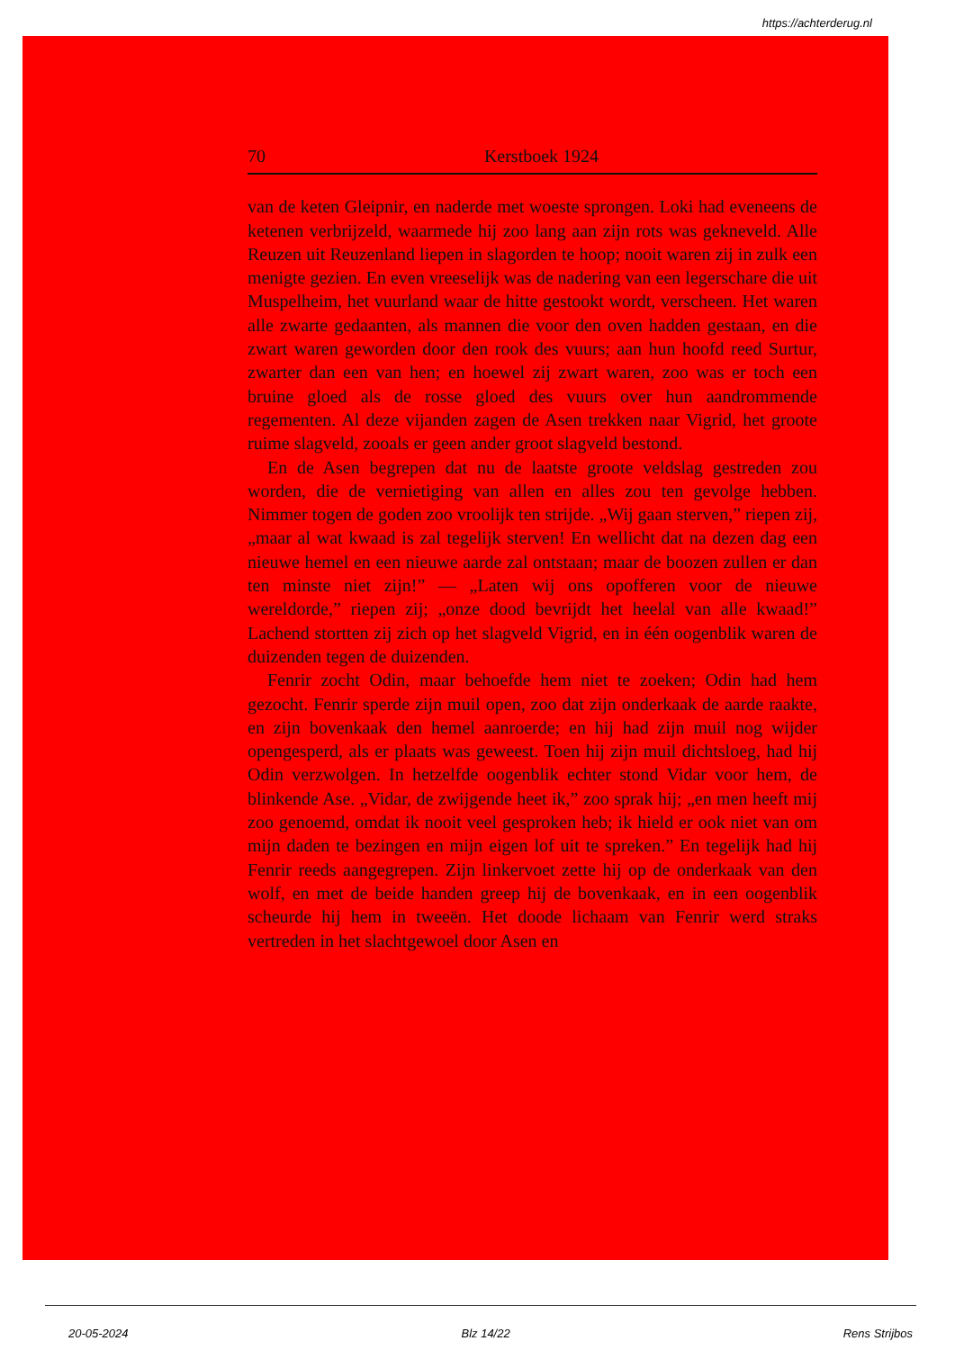https://achterderug.nl
70 Kerstboek 1924
van de keten Gleipnir, en naderde met woeste sprongen. Loki had eveneens de ketenen verbrijzeld, waarmede hij zoo lang aan zijn rots was gekneveld. Alle Reuzen uit Reuzenland liepen in slagorden te hoop; nooit waren zij in zulk een menigte gezien. En even vreeselijk was de nadering van een legerschare die uit Muspelheim, het vuurland waar de hitte gestookt wordt, verscheen. Het waren alle zwarte gedaanten, als mannen die voor den oven hadden gestaan, en die zwart waren geworden door den rook des vuurs; aan hun hoofd reed Surtur, zwarter dan een van hen; en hoewel zij zwart waren, zoo was er toch een bruine gloed als de rosse gloed des vuurs over hun aandrommende regementen. Al deze vijanden zagen de Asen trekken naar Vigrid, het groote ruime slagveld, zooals er geen ander groot slagveld bestond.
En de Asen begrepen dat nu de laatste groote veldslag gestreden zou worden, die de vernietiging van allen en alles zou ten gevolge hebben. Nimmer togen de goden zoo vroolijk ten strijde. „Wij gaan sterven,” riepen zij, „maar al wat kwaad is zal tegelijk sterven! En wellicht dat na dezen dag een nieuwe hemel en een nieuwe aarde zal ontstaan; maar de boozen zullen er dan ten minste niet zijn!” — „Laten wij ons opofferen voor de nieuwe wereldorde,” riepen zij; „onze dood bevrijdt het heelal van alle kwaad!” Lachend stortten zij zich op het slagveld Vigrid, en in één oogenblik waren de duizenden tegen de duizenden.
Fenrir zocht Odin, maar behoefde hem niet te zoeken; Odin had hem gezocht. Fenrir sperde zijn muil open, zoo dat zijn onderkaak de aarde raakte, en zijn bovenkaak den hemel aanroerde; en hij had zijn muil nog wijder opengesperd, als er plaats was geweest. Toen hij zijn muil dichtsloeg, had hij Odin verzwolgen. In hetzelfde oogenblik echter stond Vidar voor hem, de blinkende Ase. „Vidar, de zwijgende heet ik,” zoo sprak hij; „en men heeft mij zoo genoemd, omdat ik nooit veel gesproken heb; ik hield er ook niet van om mijn daden te bezingen en mijn eigen lof uit te spreken.” En tegelijk had hij Fenrir reeds aangegrepen. Zijn linkervoet zette hij op de onderkaak van den wolf, en met de beide handen greep hij de bovenkaak, en in een oogenblik scheurde hij hem in tweeën. Het doode lichaam van Fenrir werd straks vertreden in het slachtgewoel door Asen en
20-05-2024 Blz 14/22 Rens Strijbos